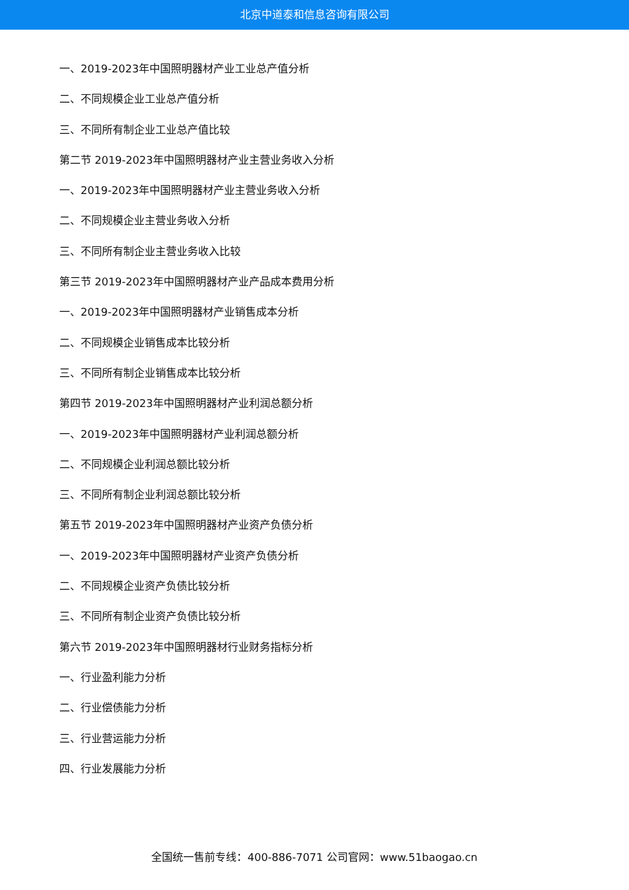北京中道泰和信息咨询有限公司
一、2019-2023年中国照明器材产业工业总产值分析
二、不同规模企业工业总产值分析
三、不同所有制企业工业总产值比较
第二节 2019-2023年中国照明器材产业主营业务收入分析
一、2019-2023年中国照明器材产业主营业务收入分析
二、不同规模企业主营业务收入分析
三、不同所有制企业主营业务收入比较
第三节 2019-2023年中国照明器材产业产品成本费用分析
一、2019-2023年中国照明器材产业销售成本分析
二、不同规模企业销售成本比较分析
三、不同所有制企业销售成本比较分析
第四节 2019-2023年中国照明器材产业利润总额分析
一、2019-2023年中国照明器材产业利润总额分析
二、不同规模企业利润总额比较分析
三、不同所有制企业利润总额比较分析
第五节 2019-2023年中国照明器材产业资产负债分析
一、2019-2023年中国照明器材产业资产负债分析
二、不同规模企业资产负债比较分析
三、不同所有制企业资产负债比较分析
第六节 2019-2023年中国照明器材行业财务指标分析
一、行业盈利能力分析
二、行业偿债能力分析
三、行业营运能力分析
四、行业发展能力分析
全国统一售前专线：400-886-7071 公司官网：www.51baogao.cn